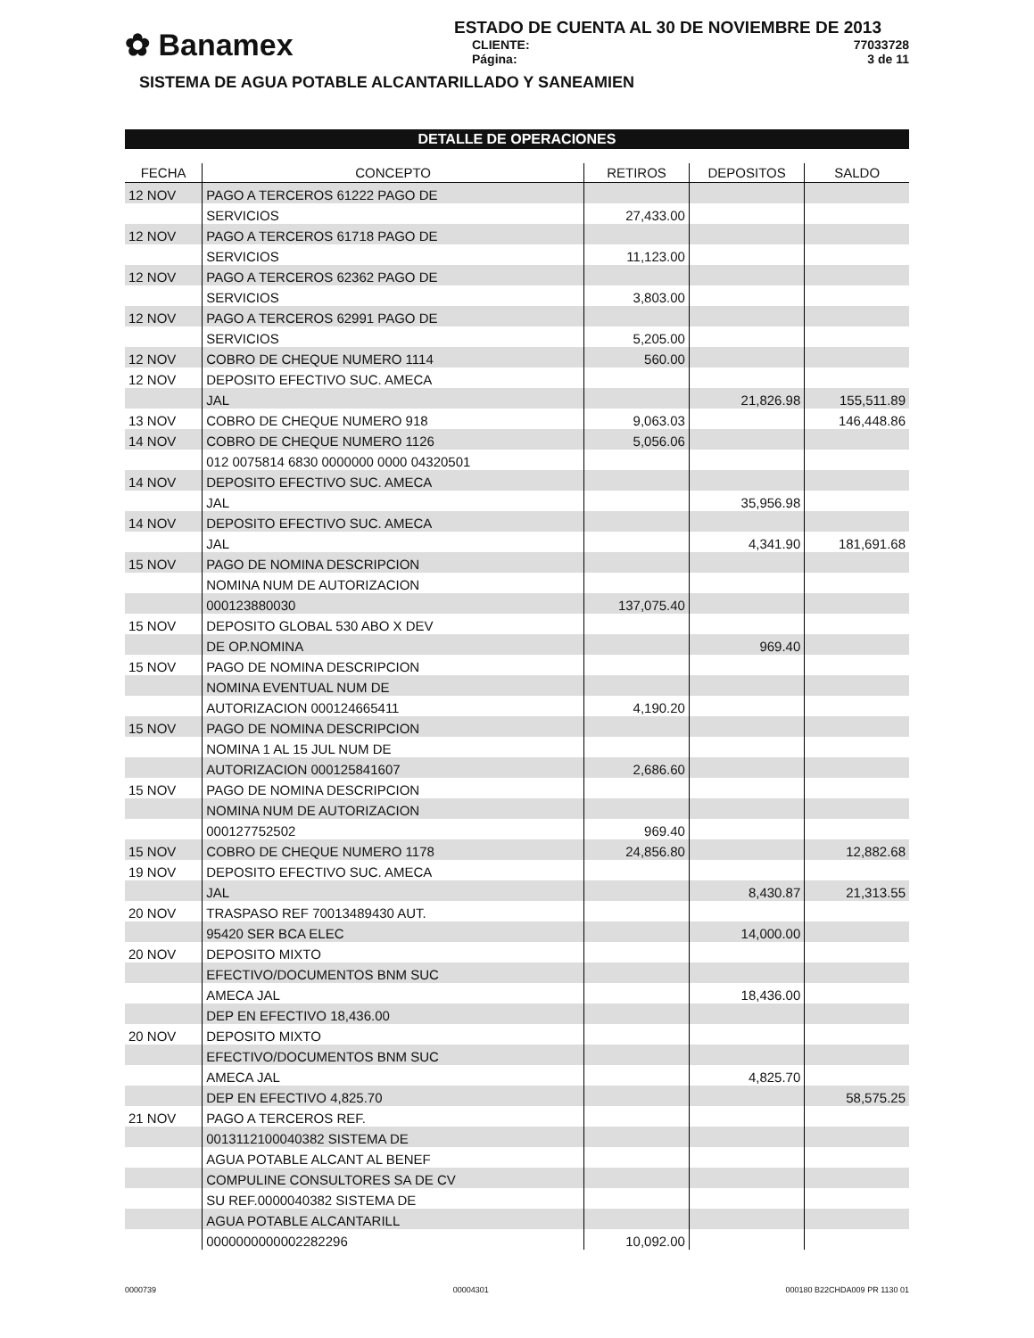✿ Banamex
ESTADO DE CUENTA AL 30 DE NOVIEMBRE DE 2013
CLIENTE: 77033728
Página: 3 de 11
SISTEMA DE AGUA POTABLE ALCANTARILLADO Y SANEAMIEN
DETALLE DE OPERACIONES
| FECHA | CONCEPTO | RETIROS | DEPOSITOS | SALDO |
| --- | --- | --- | --- | --- |
| 12 NOV | PAGO A TERCEROS 61222 PAGO DE | | | |
| | SERVICIOS | 27,433.00 | | |
| 12 NOV | PAGO A TERCEROS 61718 PAGO DE | | | |
| | SERVICIOS | 11,123.00 | | |
| 12 NOV | PAGO A TERCEROS 62362 PAGO DE | | | |
| | SERVICIOS | 3,803.00 | | |
| 12 NOV | PAGO A TERCEROS 62991 PAGO DE | | | |
| | SERVICIOS | 5,205.00 | | |
| 12 NOV | COBRO DE CHEQUE NUMERO 1114 | 560.00 | | |
| 12 NOV | DEPOSITO EFECTIVO SUC. AMECA | | | |
| | JAL | | 21,826.98 | 155,511.89 |
| 13 NOV | COBRO DE CHEQUE NUMERO 918 | 9,063.03 | | 146,448.86 |
| 14 NOV | COBRO DE CHEQUE NUMERO 1126 | 5,056.06 | | |
| | 012 0075814 6830 0000000 0000 04320501 | | | |
| 14 NOV | DEPOSITO EFECTIVO SUC. AMECA | | | |
| | JAL | | 35,956.98 | |
| 14 NOV | DEPOSITO EFECTIVO SUC. AMECA | | | |
| | JAL | | 4,341.90 | 181,691.68 |
| 15 NOV | PAGO DE NOMINA DESCRIPCION | | | |
| | NOMINA NUM DE AUTORIZACION | | | |
| | 000123880030 | 137,075.40 | | |
| 15 NOV | DEPOSITO GLOBAL 530 ABO X DEV | | | |
| | DE OP.NOMINA | | 969.40 | |
| 15 NOV | PAGO DE NOMINA DESCRIPCION | | | |
| | NOMINA EVENTUAL NUM DE | | | |
| | AUTORIZACION 000124665411 | 4,190.20 | | |
| 15 NOV | PAGO DE NOMINA DESCRIPCION | | | |
| | NOMINA 1 AL 15 JUL NUM DE | | | |
| | AUTORIZACION 000125841607 | 2,686.60 | | |
| 15 NOV | PAGO DE NOMINA DESCRIPCION | | | |
| | NOMINA NUM DE AUTORIZACION | | | |
| | 000127752502 | 969.40 | | |
| 15 NOV | COBRO DE CHEQUE NUMERO 1178 | 24,856.80 | | 12,882.68 |
| 19 NOV | DEPOSITO EFECTIVO SUC. AMECA | | | |
| | JAL | | 8,430.87 | 21,313.55 |
| 20 NOV | TRASPASO REF 70013489430 AUT. | | | |
| | 95420 SER BCA ELEC | | 14,000.00 | |
| 20 NOV | DEPOSITO MIXTO | | | |
| | EFECTIVO/DOCUMENTOS BNM SUC | | | |
| | AMECA JAL | | 18,436.00 | |
| | DEP EN EFECTIVO 18,436.00 | | | |
| 20 NOV | DEPOSITO MIXTO | | | |
| | EFECTIVO/DOCUMENTOS BNM SUC | | | |
| | AMECA JAL | | 4,825.70 | |
| | DEP EN EFECTIVO 4,825.70 | | | 58,575.25 |
| 21 NOV | PAGO A TERCEROS REF. | | | |
| | 0013112100040382 SISTEMA DE | | | |
| | AGUA POTABLE ALCANT AL BENEF | | | |
| | COMPULINE CONSULTORES SA DE CV | | | |
| | SU REF.0000040382 SISTEMA DE | | | |
| | AGUA POTABLE ALCANTARILL | | | |
| | 0000000000002282296 | 10,092.00 | | |
0000739 00004301 000180 B22CHDA009 PR 1130 01